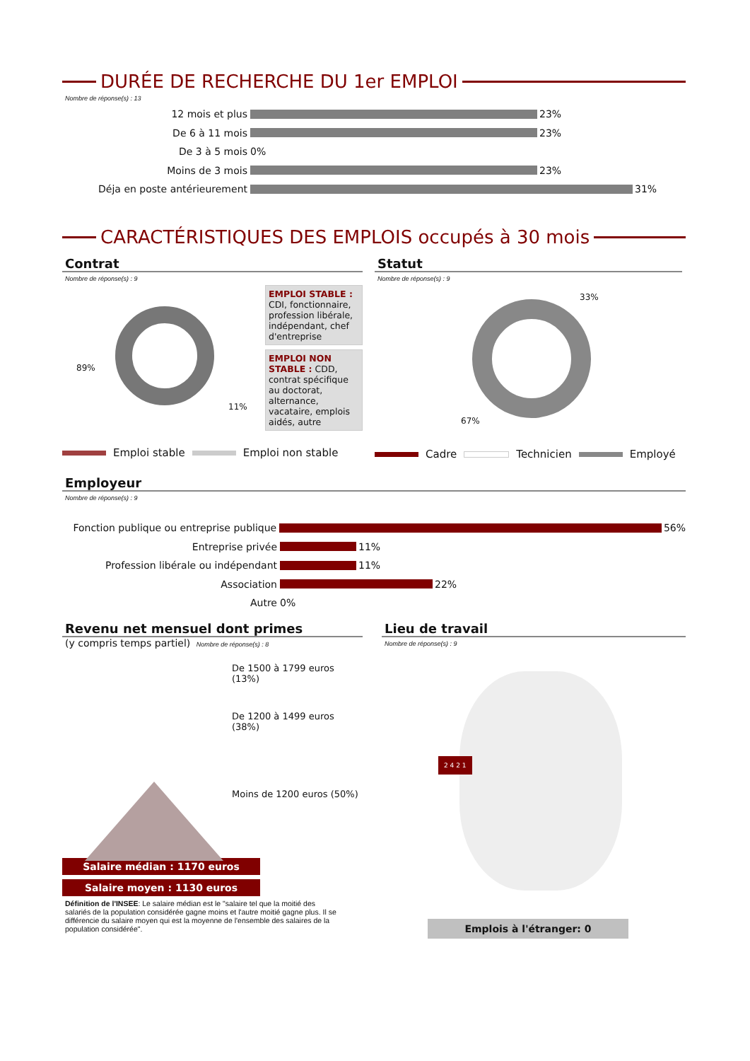DURÉE DE RECHERCHE DU 1er EMPLOI
Nombre de réponse(s) : 13
12 mois et plus
23%
De 6 à 11 mois
23%
De 3 à 5 mois
0%
Moins de 3 mois
23%
Déja en poste antérieurement
31%
CARACTÉRISTIQUES DES EMPLOIS occupés à 30 mois
Contrat
Nombre de réponse(s) : 9
89%
11%
EMPLOI STABLE : CDI, fonctionnaire, profession libérale, indépendant, chef d'entreprise
EMPLOI NON STABLE : CDD, contrat spécifique au doctorat, alternance, vacataire, emplois aidés, autre
Emploi stable Emploi non stable
Statut
Nombre de réponse(s) : 9
33%
67%
Cadre Technicien Employé
Employeur
Nombre de réponse(s) : 9
Fonction publique ou entreprise publique
56%
Entreprise privée
11%
Profession libérale ou indépendant
11%
Association
22%
Autre
0%
Revenu net mensuel dont primes
(y compris temps partiel) Nombre de réponse(s) : 8
De 1500 à 1799 euros (13%)
De 1200 à 1499 euros (38%)
Moins de 1200 euros (50%)
Salaire médian : 1170 euros
Salaire moyen : 1130 euros
Définition de l'INSEE: Le salaire médian est le "salaire tel que la moitié des salariés de la population considérée gagne moins et l'autre moitié gagne plus. Il se différencie du salaire moyen qui est la moyenne de l'ensemble des salaires de la population considérée".
Lieu de travail
Nombre de réponse(s) : 9
2 4 2 1
Emplois à l'étranger: 0